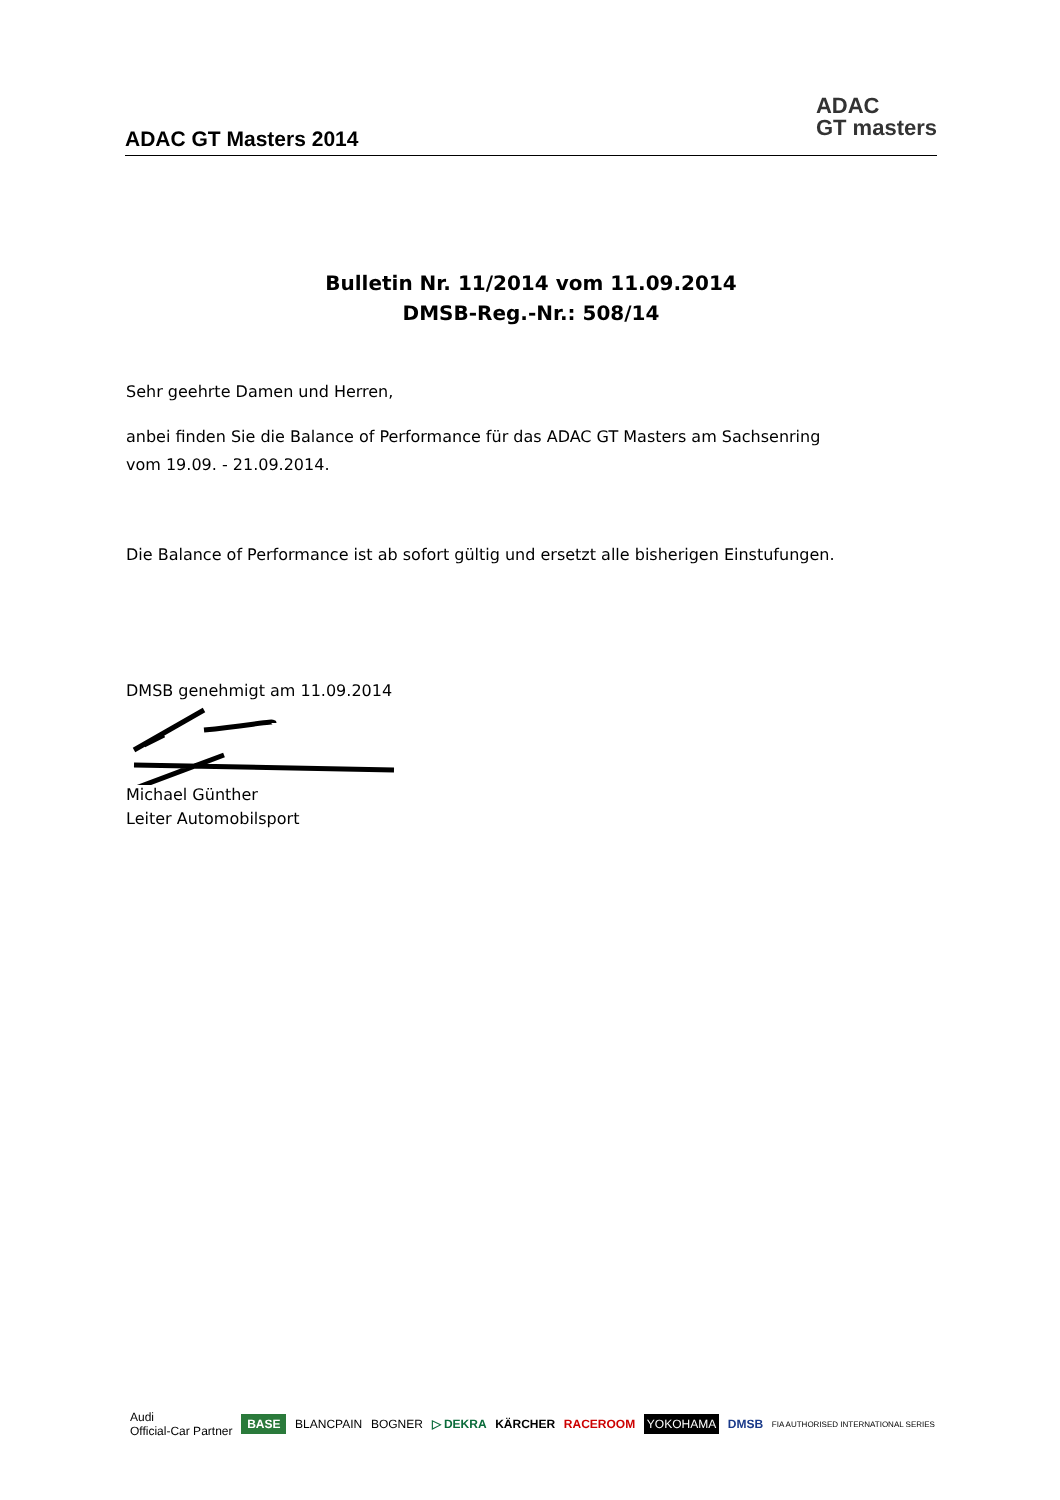ADAC GT Masters 2014
ADAC
GT masters
Bulletin Nr. 11/2014 vom 11.09.2014
DMSB-Reg.-Nr.: 508/14
Sehr geehrte Damen und Herren,
anbei finden Sie die Balance of Performance für das ADAC GT Masters am Sachsenring
vom 19.09. - 21.09.2014.
Die Balance of Performance ist ab sofort gültig und ersetzt alle bisherigen Einstufungen.
DMSB genehmigt am 11.09.2014
Michael Günther
Leiter Automobilsport
Audi
Official-Car Partner BASE BLANCPAIN BOGNER ▷ DEKRA KÄRCHER RACEROOM YOKOHAMA DMSB FIA AUTHORISED INTERNATIONAL SERIES